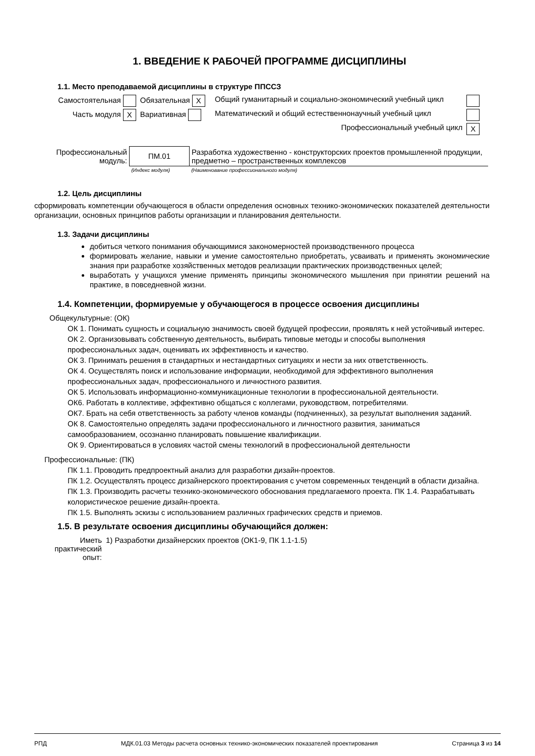1. ВВЕДЕНИЕ К РАБОЧЕЙ ПРОГРАММЕ ДИСЦИПЛИНЫ
1.1. Место преподаваемой дисциплины в структуре ППССЗ
| Самостоятельная | Обязательная X | Общий гуманитарный и социально-экономический учебный цикл | |
| Часть модуля X | Вариативная | Математический и общий естественнонаучный учебный цикл | |
| | | Профессиональный учебный цикл | X |
| Профессиональный модуль: | ПМ.01 | Разработка художественно - конструкторских проектов промышленной продукции, предметно – пространственных комплексов |
| | (Индекс модуля) | (Наименование профессионального модуля) |
1.2. Цель дисциплины
сформировать компетенции обучающегося в области определения основных технико-экономических показателей деятельности организации, основных принципов работы организации и планирования деятельности.
1.3. Задачи дисциплины
добиться четкого понимания обучающимися закономерностей производственного процесса
формировать желание, навыки и умение самостоятельно приобретать, усваивать и применять экономические знания при разработке хозяйственных методов реализации практических производственных целей;
выработать у учащихся умение применять принципы экономического мышления при принятии решений на практике, в повседневной жизни.
1.4. Компетенции, формируемые у обучающегося в процессе освоения дисциплины
Общекультурные: (ОК)
ОК 1. Понимать сущность и социальную значимость своей будущей профессии, проявлять к ней устойчивый интерес.
ОК 2. Организовывать собственную деятельность, выбирать типовые методы и способы выполнения профессиональных задач, оценивать их эффективность и качество.
ОК 3. Принимать решения в стандартных и нестандартных ситуациях и нести за них ответственность.
ОК 4. Осуществлять поиск и использование информации, необходимой для эффективного выполнения профессиональных задач, профессионального и личностного развития.
ОК 5. Использовать информационно-коммуникационные технологии в профессиональной деятельности.
ОК6. Работать в коллективе, эффективно общаться с коллегами, руководством, потребителями.
ОК7. Брать на себя ответственность за работу членов команды (подчиненных), за результат выполнения заданий.
ОК 8. Самостоятельно определять задачи профессионального и личностного развития, заниматься самообразованием, осознанно планировать повышение квалификации.
ОК 9. Ориентироваться в условиях частой смены технологий в профессиональной деятельности
Профессиональные: (ПК)
ПК 1.1. Проводить предпроектный анализ для разработки дизайн-проектов.
ПК 1.2. Осуществлять процесс дизайнерского проектирования с учетом современных тенденций в области дизайна.
ПК 1.3. Производить расчеты технико-экономического обоснования предлагаемого проекта. ПК 1.4. Разрабатывать колористическое решение дизайн-проекта.
ПК 1.5. Выполнять эскизы с использованием различных графических средств и приемов.
1.5. В результате освоения дисциплины обучающийся должен:
| Иметь практический опыт: | 1) Разработки дизайнерских проектов (ОК1-9, ПК 1.1-1.5) |
РПД МДК.01.03 Методы расчета основных технико-экономических показателей проектирования Страница 3 из 14